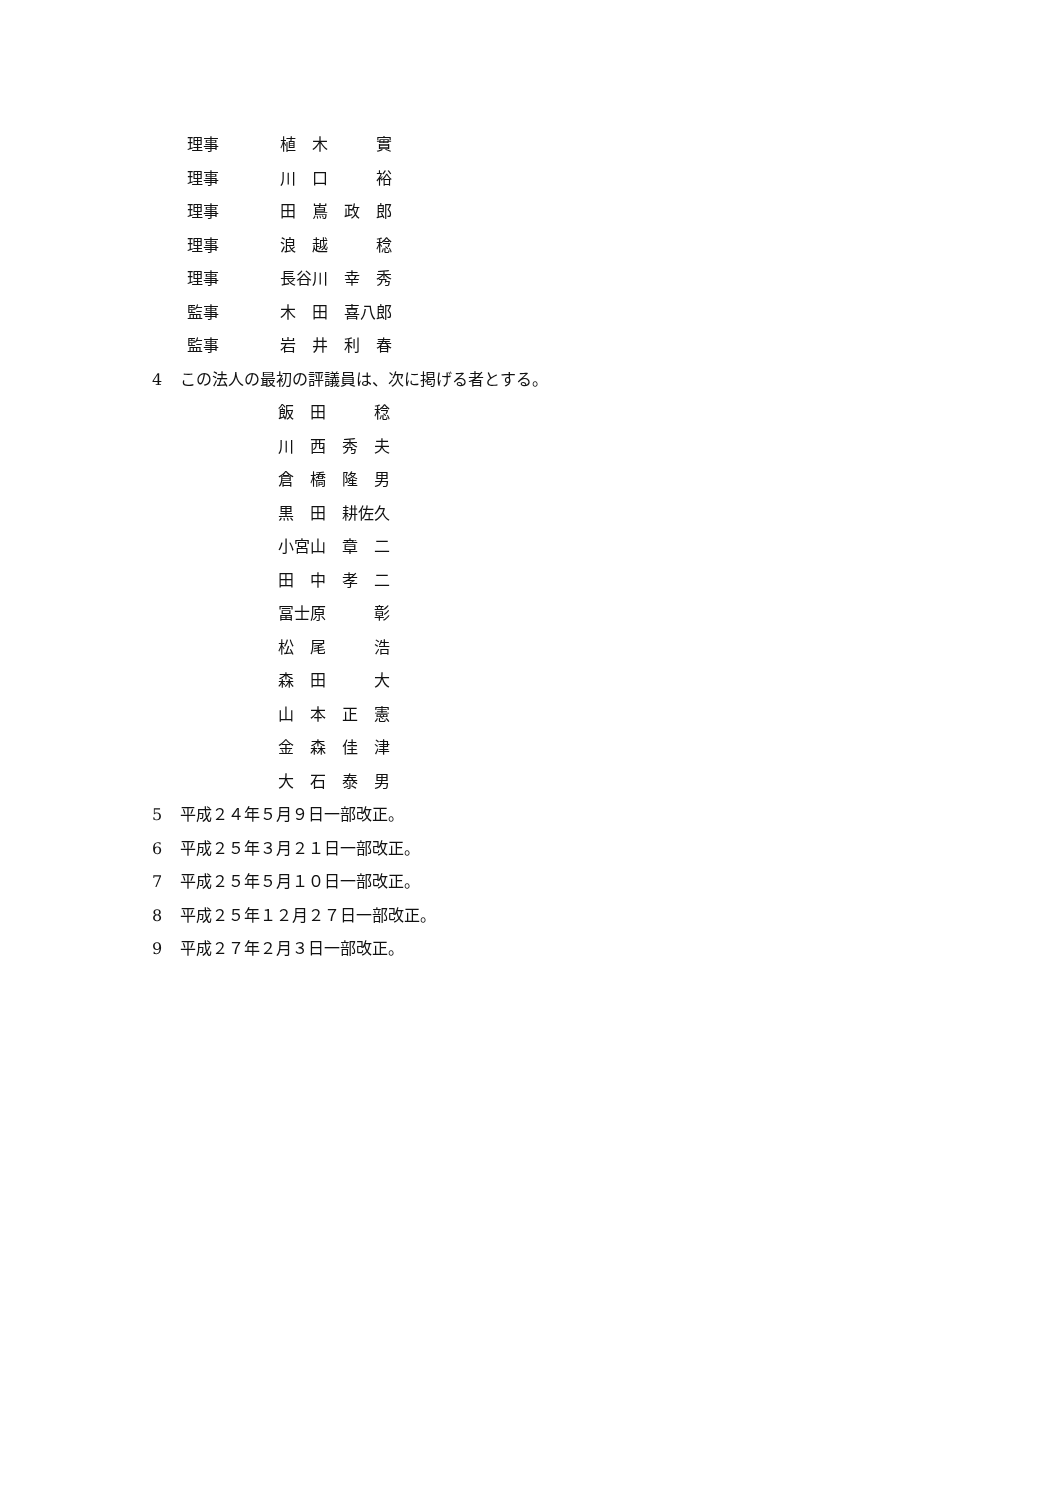理事 植　木　　　實
理事 川　口　　　裕
理事 田　嶌　政　郎
理事 浪　越　　　稔
理事 長谷川　幸　秀
監事 木　田　喜八郎
監事 岩　井　利　春
4 この法人の最初の評議員は、次に掲げる者とする。
飯　田　　　稔
川　西　秀　夫
倉　橋　隆　男
黒　田　耕佐久
小宮山　章　二
田　中　孝　二
冨士原　　　彰
松　尾　　　浩
森　田　　　大
山　本　正　憲
金　森　佳　津
大　石　泰　男
5 平成２４年５月９日一部改正。
6 平成２５年３月２１日一部改正。
7 平成２５年５月１０日一部改正。
8 平成２５年１２月２７日一部改正。
9 平成２７年２月３日一部改正。